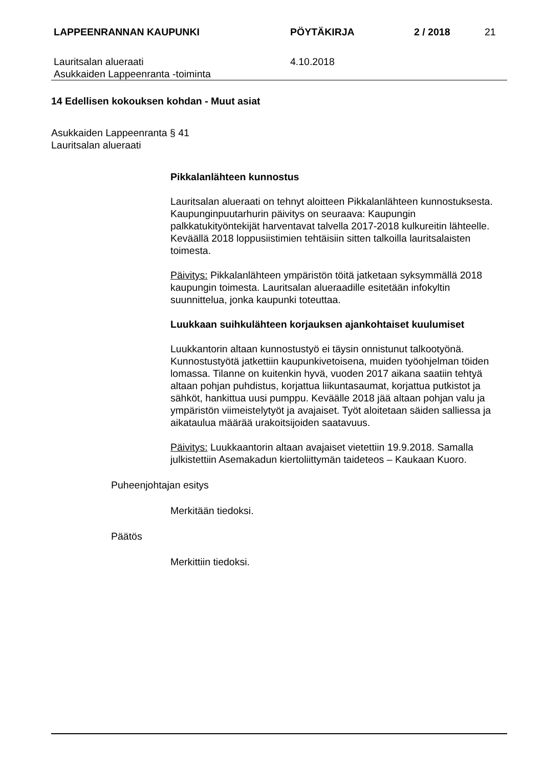LAPPEENRANNAN KAUPUNKI PÖYTÄKIRJA 2 / 2018 21
Lauritsalan alueraati
Asukkaiden Lappeenranta -toiminta
4.10.2018
14 Edellisen kokouksen kohdan - Muut asiat
Asukkaiden Lappeenranta § 41
Lauritsalan alueraati
Pikkalanlähteen kunnostus
Lauritsalan alueraati on tehnyt aloitteen Pikkalanlähteen kunnostuksesta. Kaupunginpuutarhurin päivitys on seuraava: Kaupungin palkkatukityöntekijät harventavat talvella 2017-2018 kulkureitin lähteelle. Keväällä 2018 loppusiistimien tehtäisiin sitten talkoilla lauritsalaisten toimesta.
Päivitys: Pikkalanlähteen ympäristön töitä jatketaan syksymmällä 2018 kaupungin toimesta. Lauritsalan alueraadille esitetään infokyltin suunnittelua, jonka kaupunki toteuttaa.
Luukkaan suihkulähteen korjauksen ajankohtaiset kuulumiset
Luukkantorin altaan kunnostustyö ei täysin onnistunut talkootyönä. Kunnostustyötä jatkettiin kaupunkivetoisena, muiden työohjelman töiden lomassa. Tilanne on kuitenkin hyvä, vuoden 2017 aikana saatiin tehtyä altaan pohjan puhdistus, korjattua liikuntasaumat, korjattua putkistot ja sähköt, hankittua uusi pumppu. Keväälle 2018 jää altaan pohjan valu ja ympäristön viimeistelytyöt ja avajaiset. Työt aloitetaan säiden salliessa ja aikataulua määrää urakoitsijoiden saatavuus.
Päivitys: Luukkaantorin altaan avajaiset vietettiin 19.9.2018. Samalla julkistettiin Asemakadun kiertoliittymän taideteos – Kaukaan Kuoro.
Puheenjohtajan esitys
Merkitään tiedoksi.
Päätös
Merkittiin tiedoksi.